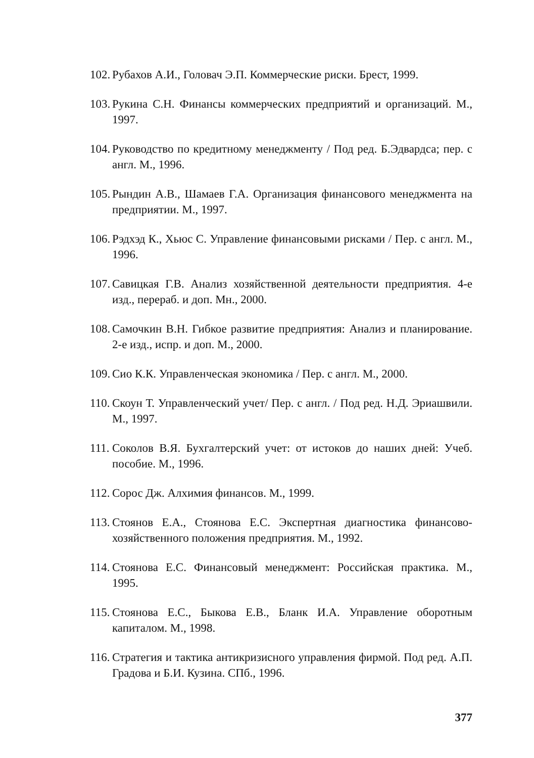102. Рубахов А.И., Головач Э.П. Коммерческие риски. Брест, 1999.
103. Рукина С.Н. Финансы коммерческих предприятий и организаций. М., 1997.
104. Руководство по кредитному менеджменту / Под ред. Б.Эдвардса; пер. с англ. М., 1996.
105. Рындин А.В., Шамаев Г.А. Организация финансового менеджмента на предприятии. М., 1997.
106. Рэдхэд К., Хьюс С. Управление финансовыми рисками / Пер. с англ. М., 1996.
107. Савицкая Г.В. Анализ хозяйственной деятельности предприятия. 4-е изд., перераб. и доп. Мн., 2000.
108. Самочкин В.Н. Гибкое развитие предприятия: Анализ и планирование. 2-е изд., испр. и доп. М., 2000.
109. Сио К.К. Управленческая экономика / Пер. с англ. М., 2000.
110. Скоун Т. Управленческий учет/ Пер. с англ. / Под ред. Н.Д. Эриашвили. М., 1997.
111. Соколов В.Я. Бухгалтерский учет: от истоков до наших дней: Учеб. пособие. М., 1996.
112. Сорос Дж. Алхимия финансов. М., 1999.
113. Стоянов Е.А., Стоянова Е.С. Экспертная диагностика финансово-хозяйственного положения предприятия. М., 1992.
114. Стоянова Е.С. Финансовый менеджмент: Российская практика. М., 1995.
115. Стоянова Е.С., Быкова Е.В., Бланк И.А. Управление оборотным капиталом. М., 1998.
116. Стратегия и тактика антикризисного управления фирмой. Под ред. А.П. Градова и Б.И. Кузина. СПб., 1996.
377